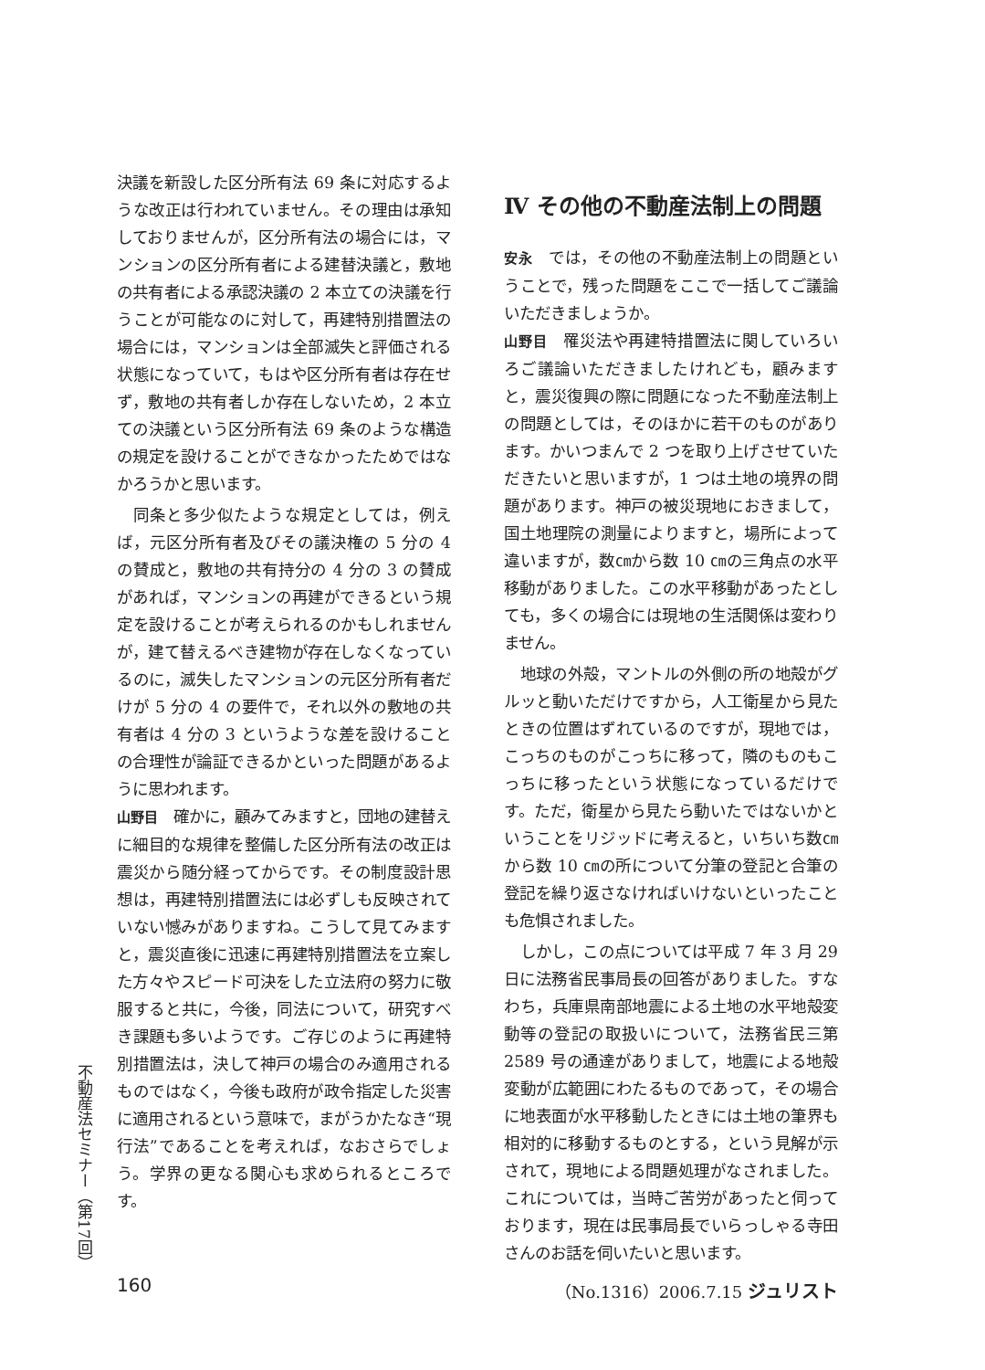決議を新設した区分所有法 69 条に対応するような改正は行われていません。その理由は承知しておりませんが，区分所有法の場合には，マンションの区分所有者による建替決議と，敷地の共有者による承認決議の 2 本立ての決議を行うことが可能なのに対して，再建特別措置法の場合には，マンションは全部滅失と評価される状態になっていて，もはや区分所有者は存在せず，敷地の共有者しか存在しないため，2 本立ての決議という区分所有法 69 条のような構造の規定を設けることができなかったためではなかろうかと思います。
同条と多少似たような規定としては，例えば，元区分所有者及びその議決権の 5 分の 4 の賛成と，敷地の共有持分の 4 分の 3 の賛成があれば，マンションの再建ができるという規定を設けることが考えられるのかもしれませんが，建て替えるべき建物が存在しなくなっているのに，滅失したマンションの元区分所有者だけが 5 分の 4 の要件で，それ以外の敷地の共有者は 4 分の 3 というような差を設けることの合理性が論証できるかといった問題があるように思われます。
山野目　確かに，顧みてみますと，団地の建替えに細目的な規律を整備した区分所有法の改正は震災から随分経ってからです。その制度設計思想は，再建特別措置法には必ずしも反映されていない憾みがありますね。こうして見てみますと，震災直後に迅速に再建特別措置法を立案した方々やスピード可決をした立法府の努力に敬服すると共に，今後，同法について，研究すべき課題も多いようです。ご存じのように再建特別措置法は，決して神戸の場合のみ適用されるものではなく，今後も政府が政令指定した災害に適用されるという意味で，まがうかたなき“現行法”であることを考えれば，なおさらでしょう。学界の更なる関心も求められるところです。
Ⅳ その他の不動産法制上の問題
安永　では，その他の不動産法制上の問題ということで，残った問題をここで一括してご議論いただきましょうか。
山野目　罹災法や再建特措置法に関していろいろご議論いただきましたけれども，顧みますと，震災復興の際に問題になった不動産法制上の問題としては，そのほかに若干のものがあります。かいつまんで 2 つを取り上げさせていただきたいと思いますが，1 つは土地の境界の問題があります。神戸の被災現地におきまして，国土地理院の測量によりますと，場所によって違いますが，数㎝から数 10 ㎝の三角点の水平移動がありました。この水平移動があったとしても，多くの場合には現地の生活関係は変わりません。
地球の外殻，マントルの外側の所の地殻がグルッと動いただけですから，人工衛星から見たときの位置はずれているのですが，現地では，こっちのものがこっちに移って，隣のものもこっちに移ったという状態になっているだけです。ただ，衛星から見たら動いたではないかということをリジッドに考えると，いちいち数㎝から数 10 ㎝の所について分筆の登記と合筆の登記を繰り返さなければいけないといったことも危惧されました。
しかし，この点については平成 7 年 3 月 29 日に法務省民事局長の回答がありました。すなわち，兵庫県南部地震による土地の水平地殻変動等の登記の取扱いについて，法務省民三第 2589 号の通達がありまして，地震による地殻変動が広範囲にわたるものであって，その場合に地表面が水平移動したときには土地の筆界も相対的に移動するものとする，という見解が示されて，現地による問題処理がなされました。これについては，当時ご苦労があったと伺っております，現在は民事局長でいらっしゃる寺田さんのお話を伺いたいと思います。
不動産法セミナー（第17回）
160 （No.1316）2006.7.15 ジュリスト